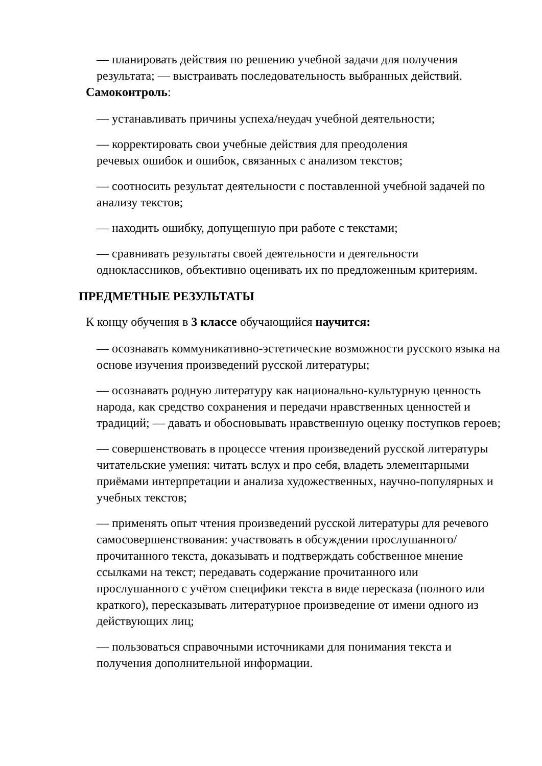— планировать действия по решению учебной задачи для получения результата; — выстраивать последовательность выбранных действий.
Самоконтроль:
— устанавливать причины успеха/неудач учебной деятельности;
— корректировать свои учебные действия для преодоления
речевых ошибок и ошибок, связанных с анализом текстов;
— соотносить результат деятельности с поставленной учебной задачей по анализу текстов;
— находить ошибку, допущенную при работе с текстами;
— сравнивать результаты своей деятельности и деятельности одноклассников, объективно оценивать их по предложенным критериям.
ПРЕДМЕТНЫЕ РЕЗУЛЬТАТЫ
К концу обучения в 3 классе обучающийся научится:
— осознавать коммуникативно-эстетические возможности русского языка на основе изучения произведений русской литературы;
— осознавать родную литературу как национально-культурную ценность народа, как средство сохранения и передачи нравственных ценностей и традиций; — давать и обосновывать нравственную оценку поступков героев;
— совершенствовать в процессе чтения произведений русской литературы читательские умения: читать вслух и про себя, владеть элементарными приёмами интерпретации и анализа художественных, научно-популярных и учебных текстов;
— применять опыт чтения произведений русской литературы для речевого самосовершенствования: участвовать в обсуждении прослушанного/прочитанного текста, доказывать и подтверждать собственное мнение ссылками на текст; передавать содержание прочитанного или прослушанного с учётом специфики текста в виде пересказа (полного или краткого), пересказывать литературное произведение от имени одного из действующих лиц;
— пользоваться справочными источниками для понимания текста и получения дополнительной информации.